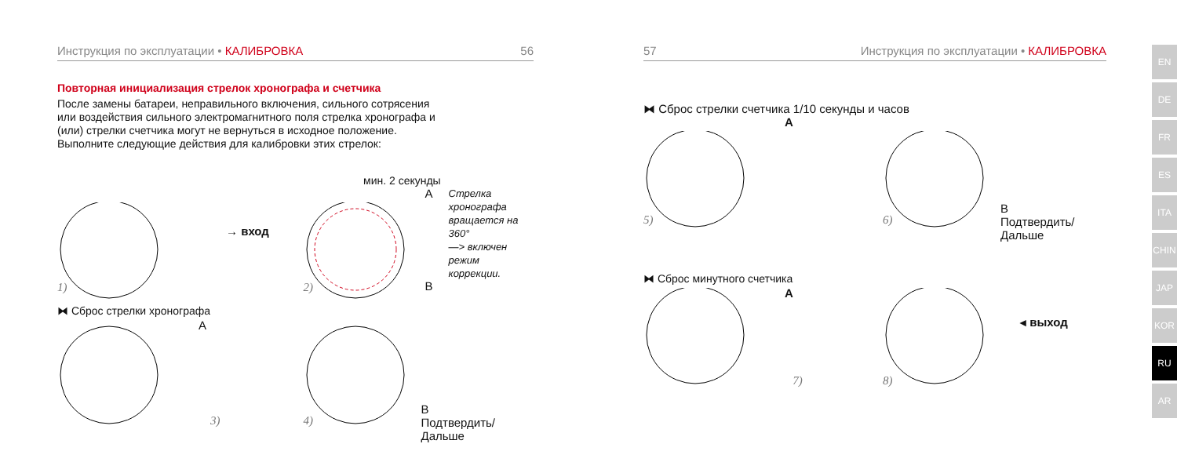Инструкция по эксплуатации • КАЛИБРОВКА 56
Повторная инициализация стрелок хронографа и счетчика
После замены батареи, неправильного включения, сильного сотрясения
или воздействия сильного электромагнитного поля стрелка хронографа и
(или) стрелки счетчика могут не вернуться в исходное положение.
Выполните следующие действия для калибровки этих стрелок:
мин. 2 секунды
→ вход
1)
A
B
Стрелка
хронографа
вращается на
360°
—> включен
режим коррекции.
2)
⧓ Сброс стрелки хронографа
A
3)
B
Подтвердить/Дальше 4)
57 Инструкция по эксплуатации • КАЛИБРОВКА
⧓ Сброс стрелки счетчика 1/10 секунды и часов
A
5)
B
Подтвердить/
Дальше
6)
⧓ Сброс минутного счетчика
A
7)
◂ выход
8)
EN
DE
FR
ES
ITA
CHIN
JAP
KOR
RU
AR